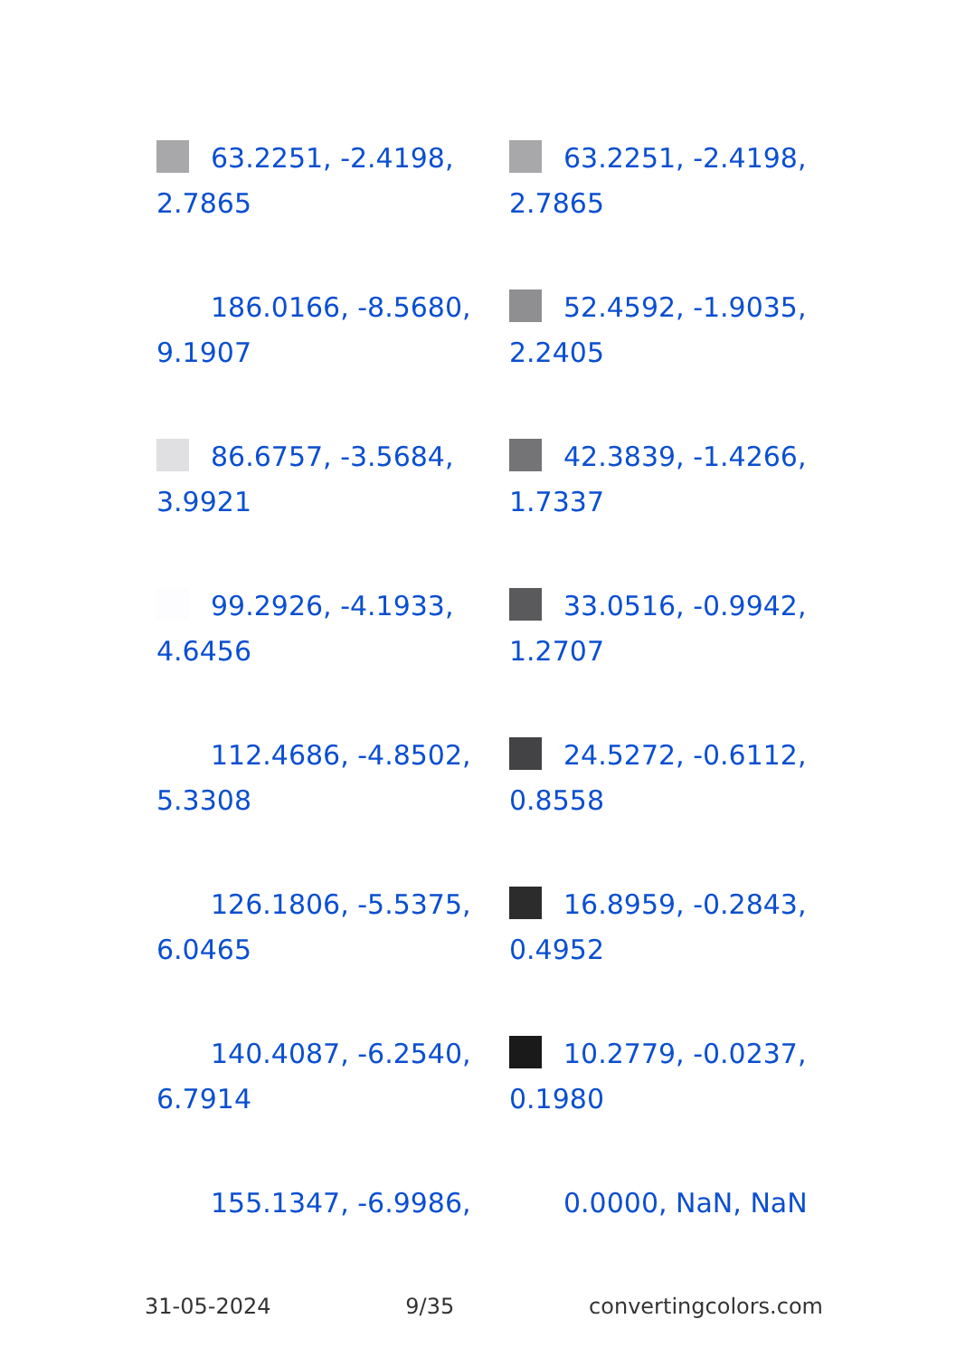63.2251, -2.4198, 2.7865
63.2251, -2.4198, 2.7865
186.0166, -8.5680, 9.1907
52.4592, -1.9035, 2.2405
86.6757, -3.5684, 3.9921
42.3839, -1.4266, 1.7337
99.2926, -4.1933, 4.6456
33.0516, -0.9942, 1.2707
112.4686, -4.8502, 5.3308
24.5272, -0.6112, 0.8558
126.1806, -5.5375, 6.0465
16.8959, -0.2843, 0.4952
140.4087, -6.2540, 6.7914
10.2779, -0.0237, 0.1980
155.1347, -6.9986,
0.0000, NaN, NaN
31-05-2024 9/35 convertingcolors.com